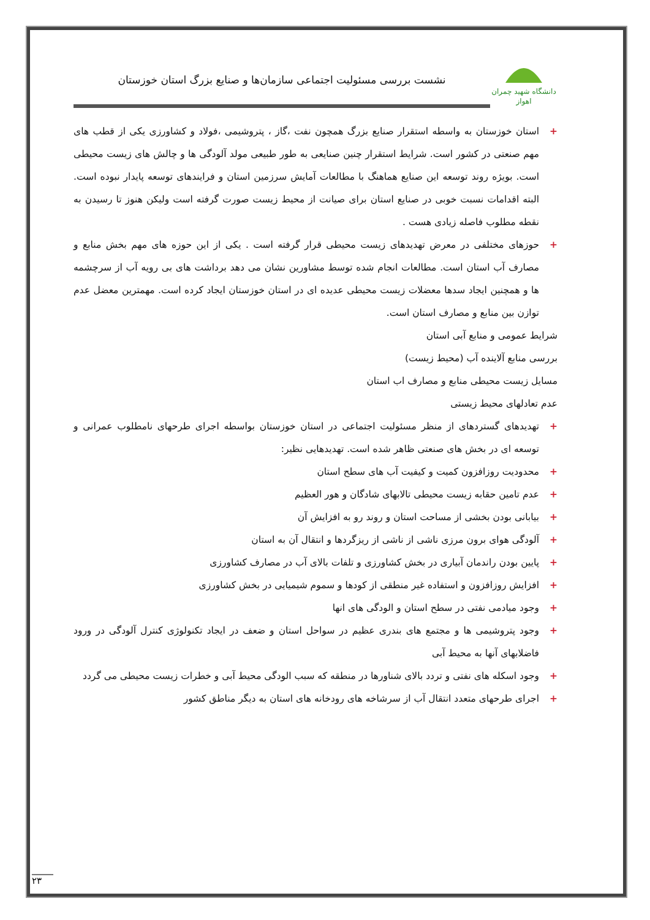دانشگاه شهید چمران اهواز
نشست بررسی مسئولیت اجتماعی سازمان‌ها و صنایع بزرگ استان خوزستان
+ استان خوزستان به واسطه استقرار صنایع بزرگ همچون نفت ،گاز ، پتروشیمی ،فولاد و کشاورزی یکی از قطب های مهم صنعتی در کشور است. شرایط استقرار چنین صنایعی به طور طبیعی مولد آلودگی ها و چالش های زیست محیطی است. بویژه روند توسعه این صنایع هماهنگ با مطالعات آمایش سرزمین استان و فرایندهای توسعه پایدار نبوده است. البته اقدامات نسبت خوبی در صنایع استان برای صیانت از محیط زیست صورت گرفته است ولیکن هنوز تا رسیدن به نقطه مطلوب فاصله زیادی هست .
+ حوزهای مختلفی در معرض تهدیدهای زیست محیطی قرار گرفته است . یکی از این حوزه های مهم بخش منابع و مصارف آب استان است. مطالعات انجام شده توسط مشاورین نشان می دهد برداشت های بی رویه آب از سرچشمه ها و همچنین ایجاد سدها معضلات زیست محیطی عدیده ای در استان خوزستان ایجاد کرده است. مهمترین معضل عدم توازن بین منابع و مصارف استان است.
شرایط عمومی و منابع آبی استان
بررسی منابع آلاینده آب (محیط زیست)
مسایل زیست محیطی منابع و مصارف اب استان
عدم تعادلهای محیط زیستی
+ تهدیدهای گستردهای از منظر مسئولیت اجتماعی در استان خوزستان بواسطه اجرای طرحهای نامطلوب عمرانی و توسعه ای در بخش های صنعتی ظاهر شده است. تهدیدهایی نظیر:
+ محدودیت روزافزون کمیت و کیفیت آب های سطح استان
+ عدم تامین حقابه زیست محیطی تالابهای شادگان و هور العظیم
+ بیابانی بودن بخشی از مساحت استان و روند رو به افزایش آن
+ آلودگی هوای برون مرزی ناشی از ناشی از ریزگردها و انتقال آن به استان
+ پایین بودن راندمان آبیاری در بخش کشاورزی و تلفات بالای آب در مصارف کشاورزی
+ افزایش روزافزون و استفاده غیر منطقی از کودها و سموم شیمیایی در بخش کشاورزی
+ وجود میادمی نفتی در سطح استان و الودگی های انها
+ وجود پتروشیمی ها و مجتمع های بندری عظیم در سواحل استان و ضعف در ایجاد تکنولوژی کنترل آلودگی در ورود فاضلابهای آنها به محیط آبی
+ وجود اسکله های نفتی و تردد بالای شناورها در منطقه که سبب الودگی محیط آبی و خطرات زیست محیطی می گردد
+ اجرای طرحهای متعدد انتقال آب از سرشاخه های رودخانه های استان به دیگر مناطق کشور
۲۳